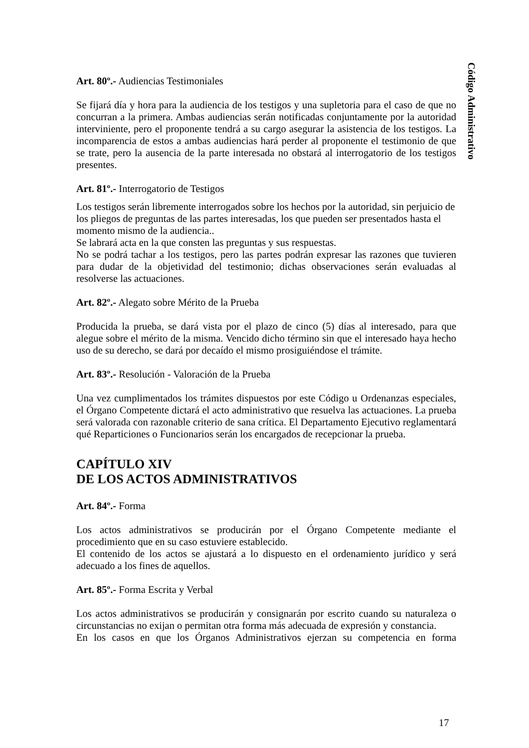Código Administrativo
Art. 80º.- Audiencias Testimoniales
Se fijará día y hora para la audiencia de los testigos y una supletoria para el caso de que no concurran a la primera. Ambas audiencias serán notificadas conjuntamente por la autoridad interviniente, pero el proponente tendrá a su cargo asegurar la asistencia de los testigos. La incomparencia de estos a ambas audiencias hará perder al proponente el testimonio de que se trate, pero la ausencia de la parte interesada no obstará al interrogatorio de los testigos presentes.
Art. 81º.- Interrogatorio de Testigos
Los testigos serán libremente interrogados sobre los hechos por la autoridad, sin perjuicio de los pliegos de preguntas de las partes interesadas, los que pueden ser presentados hasta el momento mismo de la audiencia..
Se labrará acta en la que consten las preguntas y sus respuestas.
No se podrá tachar a los testigos, pero las partes podrán expresar las razones que tuvieren para dudar de la objetividad del testimonio; dichas observaciones serán evaluadas al resolverse las actuaciones.
Art. 82º.- Alegato sobre Mérito de la Prueba
Producida la prueba, se dará vista por el plazo de cinco (5) días al interesado, para que alegue sobre el mérito de la misma. Vencido dicho término sin que el interesado haya hecho uso de su derecho, se dará por decaído el mismo prosiguiéndose el trámite.
Art. 83º.- Resolución - Valoración de la Prueba
Una vez cumplimentados los trámites dispuestos por este Código u Ordenanzas especiales, el Órgano Competente dictará el acto administrativo que resuelva las actuaciones. La prueba será valorada con razonable criterio de sana crítica. El Departamento Ejecutivo reglamentará qué Reparticiones o Funcionarios serán los encargados de recepcionar la prueba.
CAPÍTULO XIV
DE LOS ACTOS ADMINISTRATIVOS
Art. 84º.- Forma
Los actos administrativos se producirán por el Órgano Competente mediante el procedimiento que en su caso estuviere establecido.
El contenido de los actos se ajustará a lo dispuesto en el ordenamiento jurídico y será adecuado a los fines de aquellos.
Art. 85º.- Forma Escrita y Verbal
Los actos administrativos se producirán y consignarán por escrito cuando su naturaleza o circunstancias no exijan o permitan otra forma más adecuada de expresión y constancia.
En los casos en que los Órganos Administrativos ejerzan su competencia en forma
17